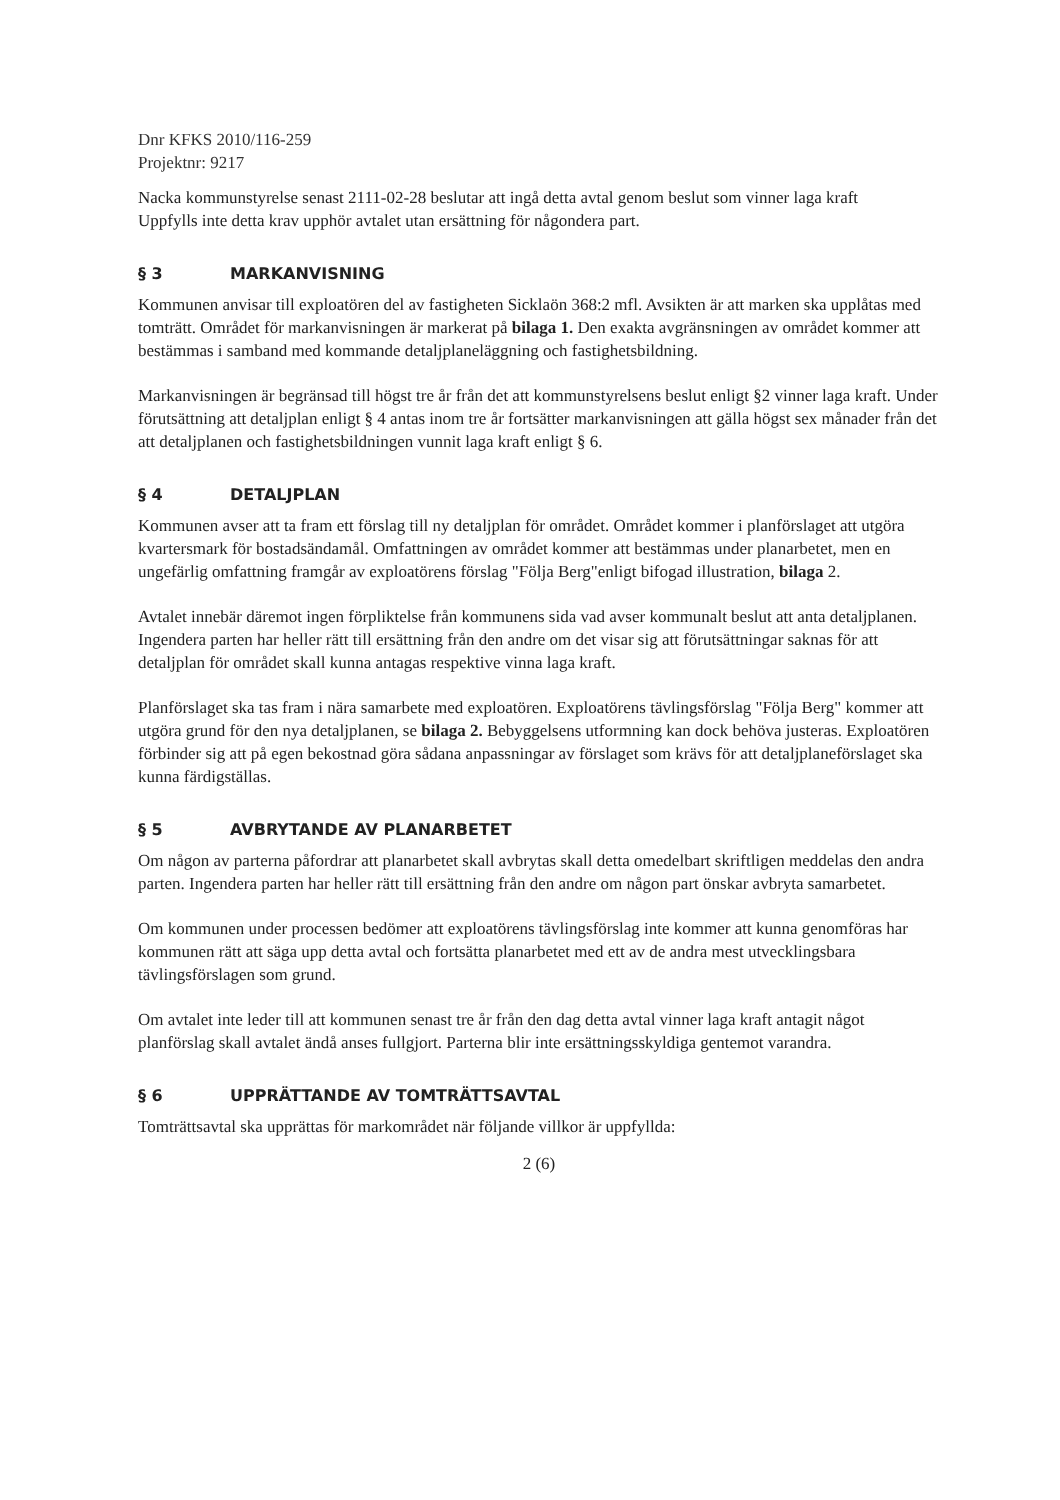Dnr KFKS 2010/116-259
Projektnr: 9217
Nacka kommunstyrelse senast 2111-02-28 beslutar att ingå detta avtal genom beslut som vinner laga kraft
Uppfylls inte detta krav upphör avtalet utan ersättning för någondera part.
§ 3 MARKANVISNING
Kommunen anvisar till exploatören del av fastigheten Sicklaön 368:2 mfl. Avsikten är att marken ska upplåtas med tomträtt. Området för markanvisningen är markerat på bilaga 1. Den exakta avgränsningen av området kommer att bestämmas i samband med kommande detaljplaneläggning och fastighetsbildning.
Markanvisningen är begränsad till högst tre år från det att kommunstyrelsens beslut enligt §2 vinner laga kraft. Under förutsättning att detaljplan enligt § 4 antas inom tre år fortsätter markanvisningen att gälla högst sex månader från det att detaljplanen och fastighetsbildningen vunnit laga kraft enligt § 6.
§ 4 DETALJPLAN
Kommunen avser att ta fram ett förslag till ny detaljplan för området. Området kommer i planförslaget att utgöra kvartersmark för bostadsändamål. Omfattningen av området kommer att bestämmas under planarbetet, men en ungefärlig omfattning framgår av exploatörens förslag "Följa Berg"enligt bifogad illustration, bilaga 2.
Avtalet innebär däremot ingen förpliktelse från kommunens sida vad avser kommunalt beslut att anta detaljplanen. Ingendera parten har heller rätt till ersättning från den andre om det visar sig att förutsättningar saknas för att detaljplan för området skall kunna antagas respektive vinna laga kraft.
Planförslaget ska tas fram i nära samarbete med exploatören. Exploatörens tävlingsförslag "Följa Berg" kommer att utgöra grund för den nya detaljplanen, se bilaga 2. Bebyggelsens utformning kan dock behöva justeras. Exploatören förbinder sig att på egen bekostnad göra sådana anpassningar av förslaget som krävs för att detaljplaneförslaget ska kunna färdigställas.
§ 5 AVBRYTANDE AV PLANARBETET
Om någon av parterna påfordrar att planarbetet skall avbrytas skall detta omedelbart skriftligen meddelas den andra parten. Ingendera parten har heller rätt till ersättning från den andre om någon part önskar avbryta samarbetet.
Om kommunen under processen bedömer att exploatörens tävlingsförslag inte kommer att kunna genomföras har kommunen rätt att säga upp detta avtal och fortsätta planarbetet med ett av de andra mest utvecklingsbara tävlingsförslagen som grund.
Om avtalet inte leder till att kommunen senast tre år från den dag detta avtal vinner laga kraft antagit något planförslag skall avtalet ändå anses fullgjort. Parterna blir inte ersättningsskyldiga gentemot varandra.
§ 6 UPPRÄTTANDE AV TOMTRÄTTSAVTAL
Tomträttsavtal ska upprättas för markområdet när följande villkor är uppfyllda:
2 (6)